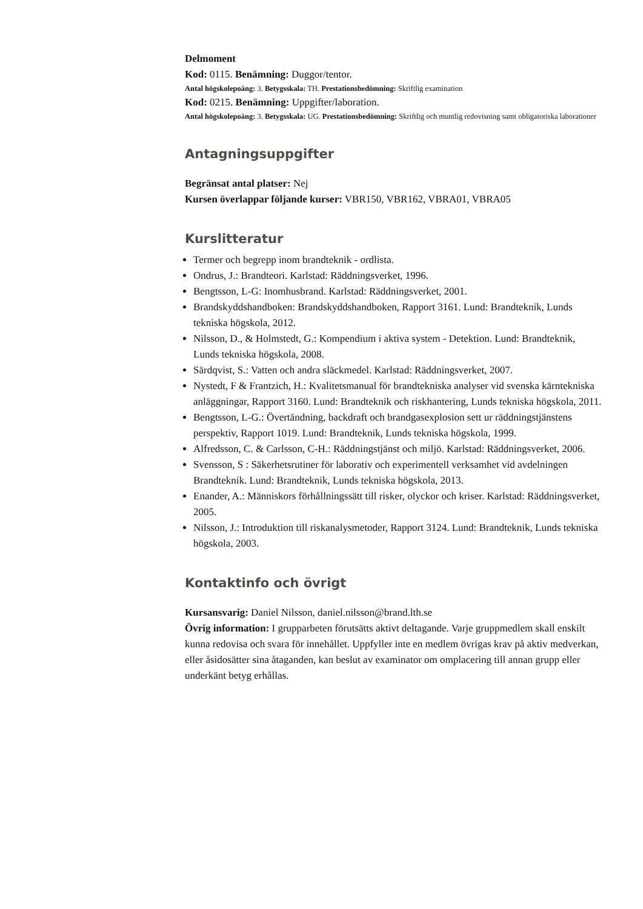Delmoment
Kod: 0115. Benämning: Duggor/tentor.
Antal högskolepoäng: 3. Betygsskala: TH. Prestationsbedömning: Skriftlig examination
Kod: 0215. Benämning: Uppgifter/laboration.
Antal högskolepoäng: 3. Betygsskala: UG. Prestationsbedömning: Skriftlig och muntlig redovisning samt obligatoriska laborationer
Antagningsuppgifter
Begränsat antal platser: Nej
Kursen överlappar följande kurser: VBR150, VBR162, VBRA01, VBRA05
Kurslitteratur
Termer och begrepp inom brandteknik - ordlista.
Ondrus, J.: Brandteori. Karlstad: Räddningsverket, 1996.
Bengtsson, L-G: Inomhusbrand. Karlstad: Räddningsverket, 2001.
Brandskyddshandboken: Brandskyddshandboken, Rapport 3161. Lund: Brandteknik, Lunds tekniska högskola, 2012.
Nilsson, D., & Holmstedt, G.: Kompendium i aktiva system - Detektion. Lund: Brandteknik, Lunds tekniska högskola, 2008.
Särdqvist, S.: Vatten och andra släckmedel. Karlstad: Räddningsverket, 2007.
Nystedt, F & Frantzich, H.: Kvalitetsmanual för brandtekniska analyser vid svenska kärntekniska anläggningar, Rapport 3160. Lund: Brandteknik och riskhantering, Lunds tekniska högskola, 2011.
Bengtsson, L-G.: Övertändning, backdraft och brandgasexplosion sett ur räddningstjänstens perspektiv, Rapport 1019. Lund: Brandteknik, Lunds tekniska högskola, 1999.
Alfredsson, C. & Carlsson, C-H.: Räddningstjänst och miljö. Karlstad: Räddningsverket, 2006.
Svensson, S : Säkerhetsrutiner för laborativ och experimentell verksamhet vid avdelningen Brandteknik. Lund: Brandteknik, Lunds tekniska högskola, 2013.
Enander, A.: Människors förhållningssätt till risker, olyckor och kriser. Karlstad: Räddningsverket, 2005.
Nilsson, J.: Introduktion till riskanalysmetoder, Rapport 3124. Lund: Brandteknik, Lunds tekniska högskola, 2003.
Kontaktinfo och övrigt
Kursansvarig: Daniel Nilsson, daniel.nilsson@brand.lth.se
Övrig information: I grupparbeten förutsätts aktivt deltagande. Varje gruppmedlem skall enskilt kunna redovisa och svara för innehållet. Uppfyller inte en medlem övrigas krav på aktiv medverkan, eller åsidosätter sina åtaganden, kan beslut av examinator om omplacering till annan grupp eller underkänt betyg erhållas.